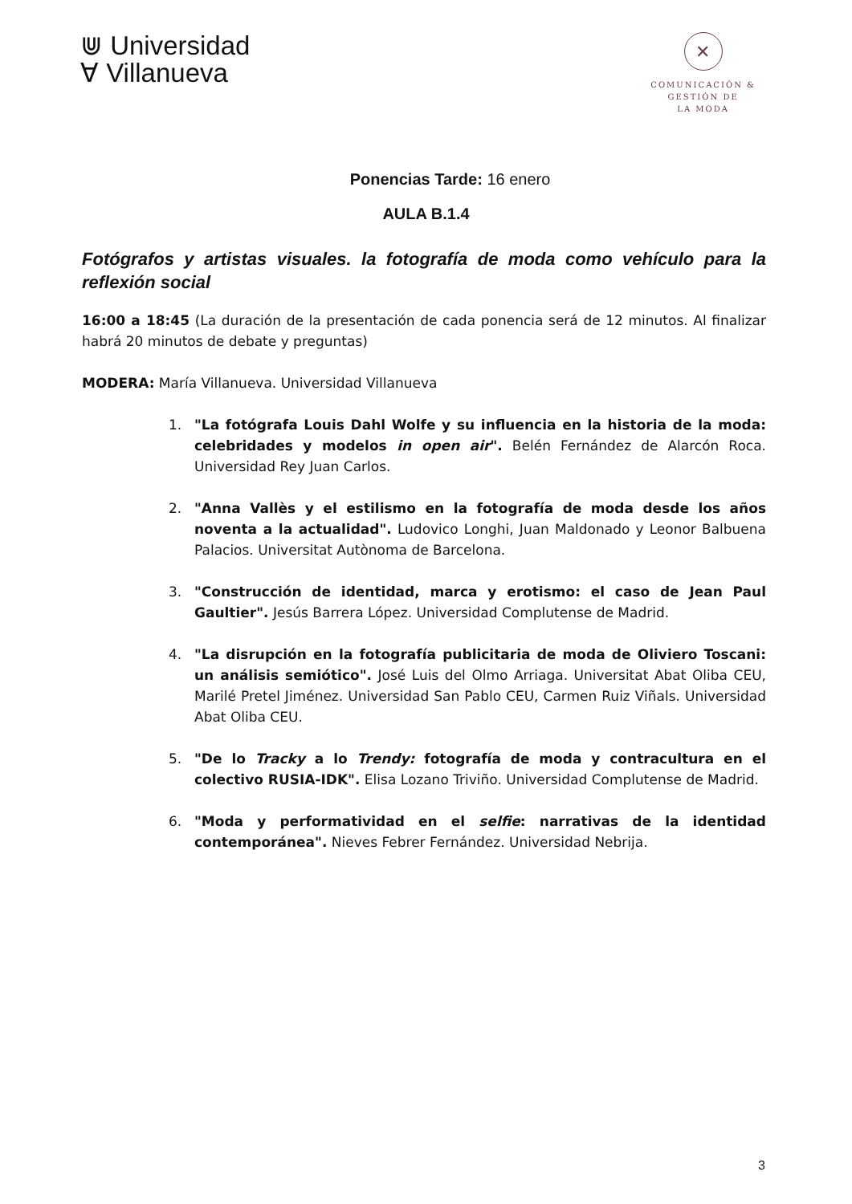⋓ Universidad
∀ Villanueva
✕
COMUNICACIÓN &
GESTIÓN DE
LA MODA
Ponencias Tarde: 16 enero
AULA B.1.4
Fotógrafos y artistas visuales. la fotografía de moda como vehículo para la reflexión social
16:00 a 18:45 (La duración de la presentación de cada ponencia será de 12 minutos. Al finalizar habrá 20 minutos de debate y preguntas)
MODERA: María Villanueva. Universidad Villanueva
1. "La fotógrafa Louis Dahl Wolfe y su influencia en la historia de la moda: celebridades y modelos in open air". Belén Fernández de Alarcón Roca. Universidad Rey Juan Carlos.
2. "Anna Vallès y el estilismo en la fotografía de moda desde los años noventa a la actualidad". Ludovico Longhi, Juan Maldonado y Leonor Balbuena Palacios. Universitat Autònoma de Barcelona.
3. "Construcción de identidad, marca y erotismo: el caso de Jean Paul Gaultier". Jesús Barrera López. Universidad Complutense de Madrid.
4. "La disrupción en la fotografía publicitaria de moda de Oliviero Toscani: un análisis semiótico". José Luis del Olmo Arriaga. Universitat Abat Oliba CEU, Marilé Pretel Jiménez. Universidad San Pablo CEU, Carmen Ruiz Viñals. Universidad Abat Oliba CEU.
5. "De lo Tracky a lo Trendy: fotografía de moda y contracultura en el colectivo RUSIA-IDK". Elisa Lozano Triviño. Universidad Complutense de Madrid.
6. "Moda y performatividad en el selfie: narrativas de la identidad contemporánea". Nieves Febrer Fernández. Universidad Nebrija.
3